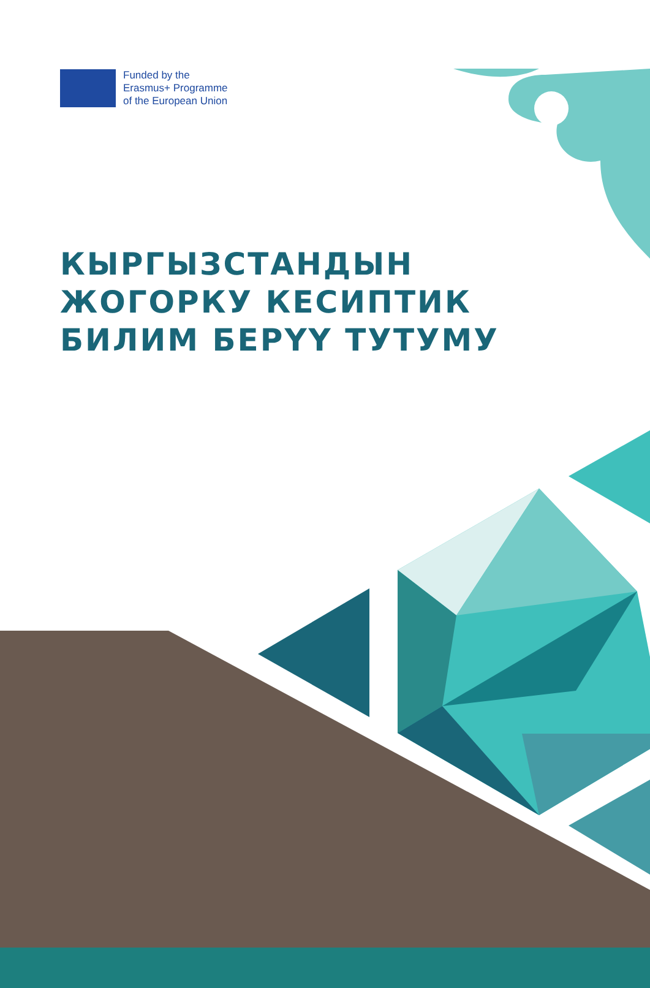Funded by the
Erasmus+ Programme
of the European Union
КЫРГЫЗСТАНДЫН
ЖОГОРКУ КЕСИПТИК
БИЛИМ БЕРҮҮ ТУТУМУ